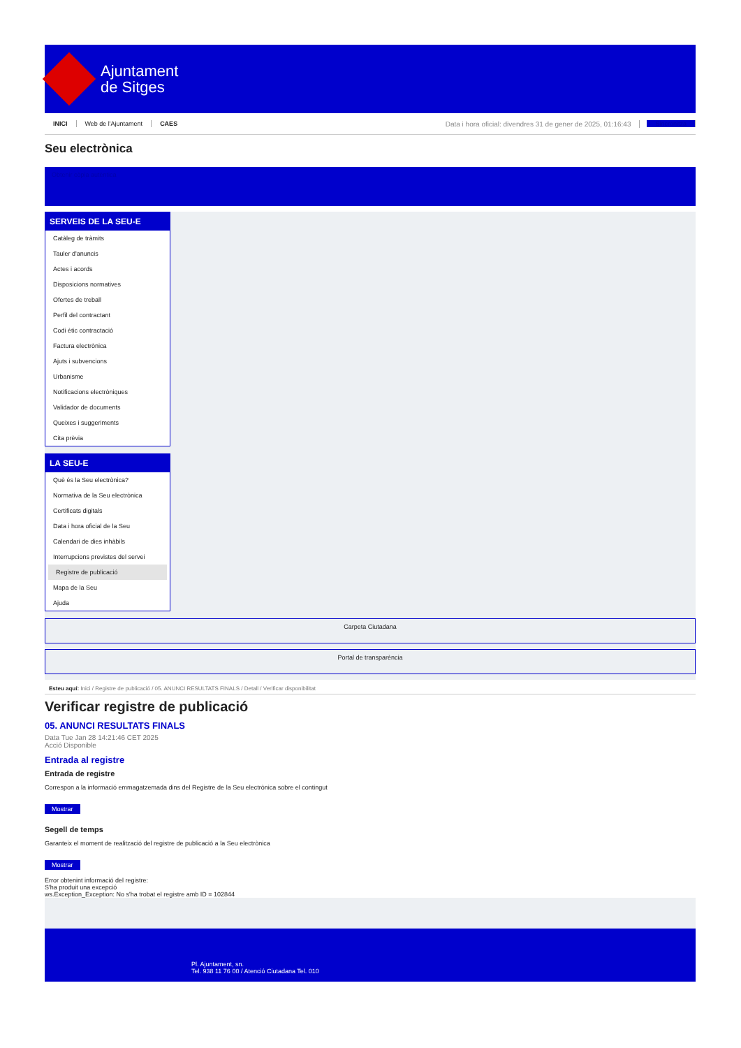Ajuntament
de Sitges
INICI Web de l'Ajuntament CAES Data i hora oficial: divendres 31 de gener de 2025, 01:16:43 Sincronitza
Seu electrònica
Obtenir còpia autèntica
SERVEIS DE LA SEU-E
Catàleg de tràmits
Tauler d'anuncis
Actes i acords
Disposicions normatives
Ofertes de treball
Perfil del contractant
Codi ètic contractació
Factura electrònica
Ajuts i subvencions
Urbanisme
Notificacions electròniques
Validador de documents
Queixes i suggeriments
Cita prèvia
LA SEU-E
Què és la Seu electrònica?
Normativa de la Seu electrònica
Certificats digitals
Data i hora oficial de la Seu
Calendari de dies inhàbils
Interrupcions previstes del servei
Registre de publicació
Mapa de la Seu
Ajuda
Carpeta Ciutadana
Portal de transparència
Esteu aquí: Inici / Registre de publicació / 05. ANUNCI RESULTATS FINALS / Detall / Verificar disponibilitat
Verificar registre de publicació
05. ANUNCI RESULTATS FINALS
Data Tue Jan 28 14:21:46 CET 2025
Acció Disponible
Entrada al registre
Entrada de registre
Correspon a la informació emmagatzemada dins del Registre de la Seu electrònica sobre el contingut
Mostrar
Segell de temps
Garanteix el moment de realització del registre de publicació a la Seu electrònica
Mostrar
Error obtenint informació del registre:
S'ha produit una excepció
ws.Exception_Exception: No s'ha trobat el registre amb ID = 102844
Pl. Ajuntament, sn.
Tel. 938 11 76 00 / Atenció Ciutadana Tel. 010